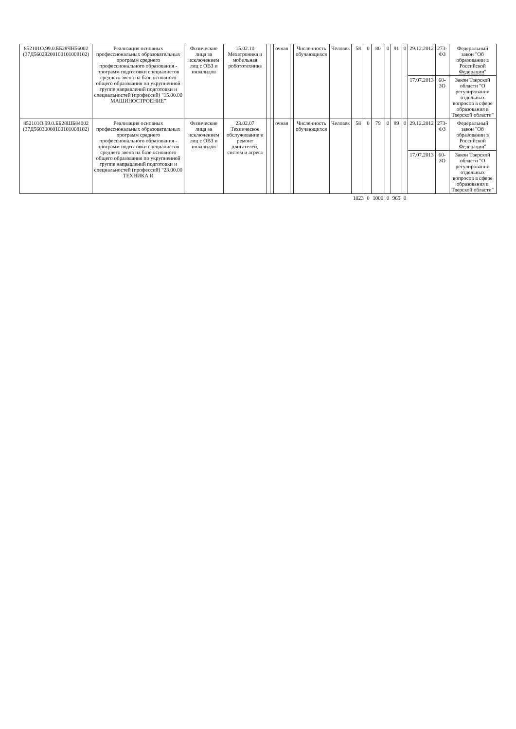| 852101О.99.0.ББ28ЧН56002 (37Д56029200100101008102) | Реализация основных профессиональных образовательных программ среднего профессионального образования - программ подготовки специалистов среднего звена на базе основного общего образования по укрупненной группе направлений подготовки и специальностей (профессий) "15.00.00 МАШИНОСТРОЕНИЕ" | Физические лица за исключением лиц с ОВЗ и инвалидов | 15.02.10 Мехатроника и мобильная робототехника | | | очная | | Численность обучающихся | Человек | 58 | 0 | 80 | 0 | 91 | 0 | 29.12.2012 | 273-ФЗ | Федеральный закон "Об образовании в Российской Федерации " |
| | | | | | | | | | | | | | | | | 17.07.2013 | 60-ЗО | Закон Тверской области "О регулировании отдельных вопросов в сфере образования в Тверской области" |
| 852101О.99.0.ББ28ШБ84002 (37Д56030000100101008102) | Реализация основных профессиональных образовательных программ среднего профессионального образования - программ подготовки специалистов среднего звена на базе основного общего образования по укрупненной группе направлений подготовки и специальностей (профессий) "23.00.00 ТЕХНИКА И | Физические лица за исключением лиц с ОВЗ и инвалидов | 23.02.07 Техническое обслуживание и ремонт двигателей, систем и агрега | | | очная | | Численность обучающихся | Человек | 58 | 0 | 79 | 0 | 89 | 0 | 29.12.2012 | 273-ФЗ | Федеральный закон "Об образовании в Российской Федерации " |
| | | | | | | | | | | | | | | | | 17.07.2013 | 60-ЗО | Закон Тверской области "О регулировании отдельных вопросов в сфере образования в Тверской области" |
| | | | | | | | | | | 1023 | 0 | 1000 | 0 | 969 | 0 | | | |